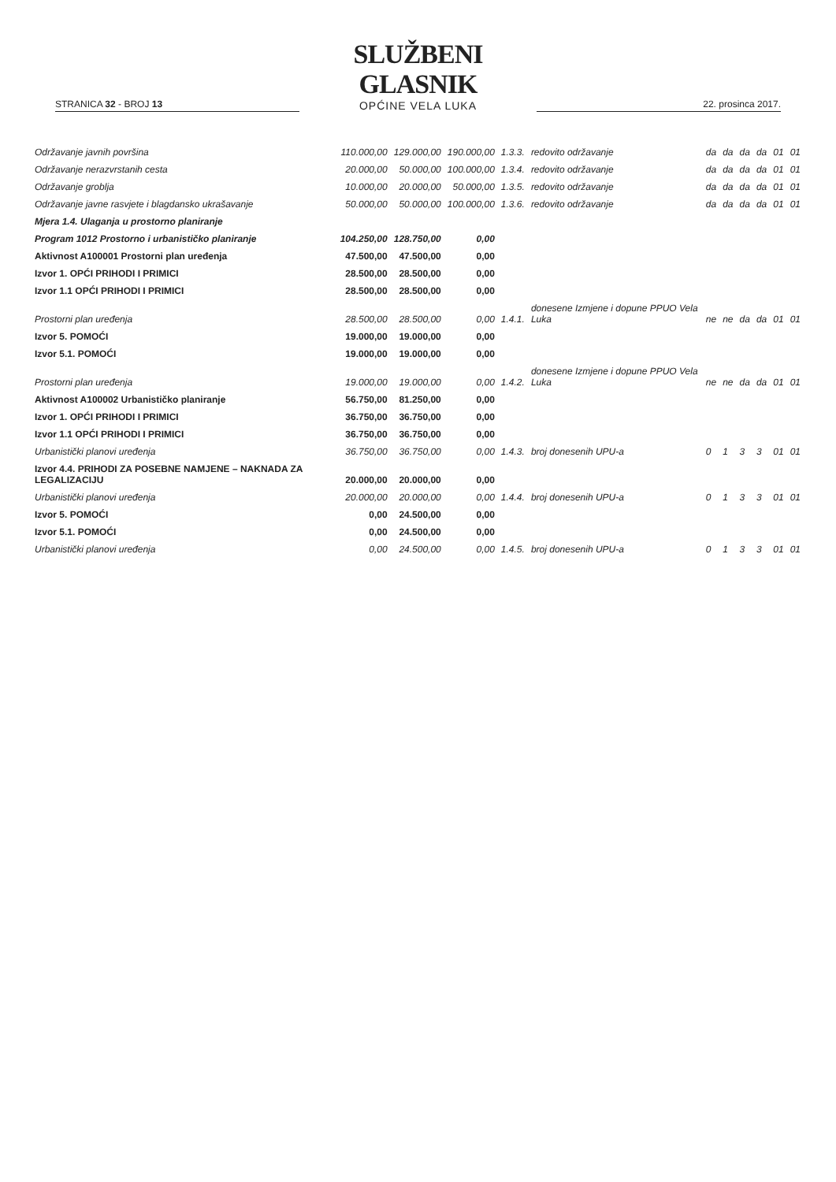STRANICA 32 - BROJ 13
SLUŽBENI GLASNIK
OPĆINE VELA LUKA
22. prosinca 2017.
| Održavanje javnih površina | 110.000,00 | 129.000,00 | 190.000,00 | 1.3.3. | redovito održavanje | da | da | da | da | 01 | 01 |
| Održavanje nerazvrstanih cesta | 20.000,00 | 50.000,00 | 100.000,00 | 1.3.4. | redovito održavanje | da | da | da | da | 01 | 01 |
| Održavanje groblja | 10.000,00 | 20.000,00 | 50.000,00 | 1.3.5. | redovito održavanje | da | da | da | da | 01 | 01 |
| Održavanje javne rasvjete i blagdansko ukrašavanje | 50.000,00 | 50.000,00 | 100.000,00 | 1.3.6. | redovito održavanje | da | da | da | da | 01 | 01 |
| Mjera 1.4. Ulaganja u prostorno planiranje | | | | | | | | | | | |
| Program 1012 Prostorno i urbanističko planiranje | 104.250,00 | 128.750,00 | 0,00 | | | | | | | | |
| Aktivnost A100001 Prostorni plan uređenja | 47.500,00 | 47.500,00 | 0,00 | | | | | | | | |
| Izvor 1. OPĆI PRIHODI I PRIMICI | 28.500,00 | 28.500,00 | 0,00 | | | | | | | | |
| Izvor 1.1 OPĆI PRIHODI I PRIMICI | 28.500,00 | 28.500,00 | 0,00 | | | | | | | | |
| Prostorni plan uređenja | 28.500,00 | 28.500,00 | 0,00 | 1.4.1. | donesene Izmjene i dopune PPUO Vela Luka | ne | ne | da | da | 01 | 01 |
| Izvor 5. POMOĆI | 19.000,00 | 19.000,00 | 0,00 | | | | | | | | |
| Izvor 5.1. POMOĆI | 19.000,00 | 19.000,00 | 0,00 | | | | | | | | |
| Prostorni plan uređenja | 19.000,00 | 19.000,00 | 0,00 | 1.4.2. | donesene Izmjene i dopune PPUO Vela Luka | ne | ne | da | da | 01 | 01 |
| Aktivnost A100002 Urbanističko planiranje | 56.750,00 | 81.250,00 | 0,00 | | | | | | | | |
| Izvor 1. OPĆI PRIHODI I PRIMICI | 36.750,00 | 36.750,00 | 0,00 | | | | | | | | |
| Izvor 1.1 OPĆI PRIHODI I PRIMICI | 36.750,00 | 36.750,00 | 0,00 | | | | | | | | |
| Urbanistički planovi uređenja | 36.750,00 | 36.750,00 | 0,00 | 1.4.3. | broj donesenih UPU-a | 0 | 1 | 3 | 3 | 01 | 01 |
| Izvor 4.4. PRIHODI ZA POSEBNE NAMJENE – NAKNADA ZA LEGALIZACIJU | 20.000,00 | 20.000,00 | 0,00 | | | | | | | | |
| Urbanistički planovi uređenja | 20.000,00 | 20.000,00 | 0,00 | 1.4.4. | broj donesenih UPU-a | 0 | 1 | 3 | 3 | 01 | 01 |
| Izvor 5. POMOĆI | 0,00 | 24.500,00 | 0,00 | | | | | | | | |
| Izvor 5.1. POMOĆI | 0,00 | 24.500,00 | 0,00 | | | | | | | | |
| Urbanistički planovi uređenja | 0,00 | 24.500,00 | 0,00 | 1.4.5. | broj donesenih UPU-a | 0 | 1 | 3 | 3 | 01 | 01 |